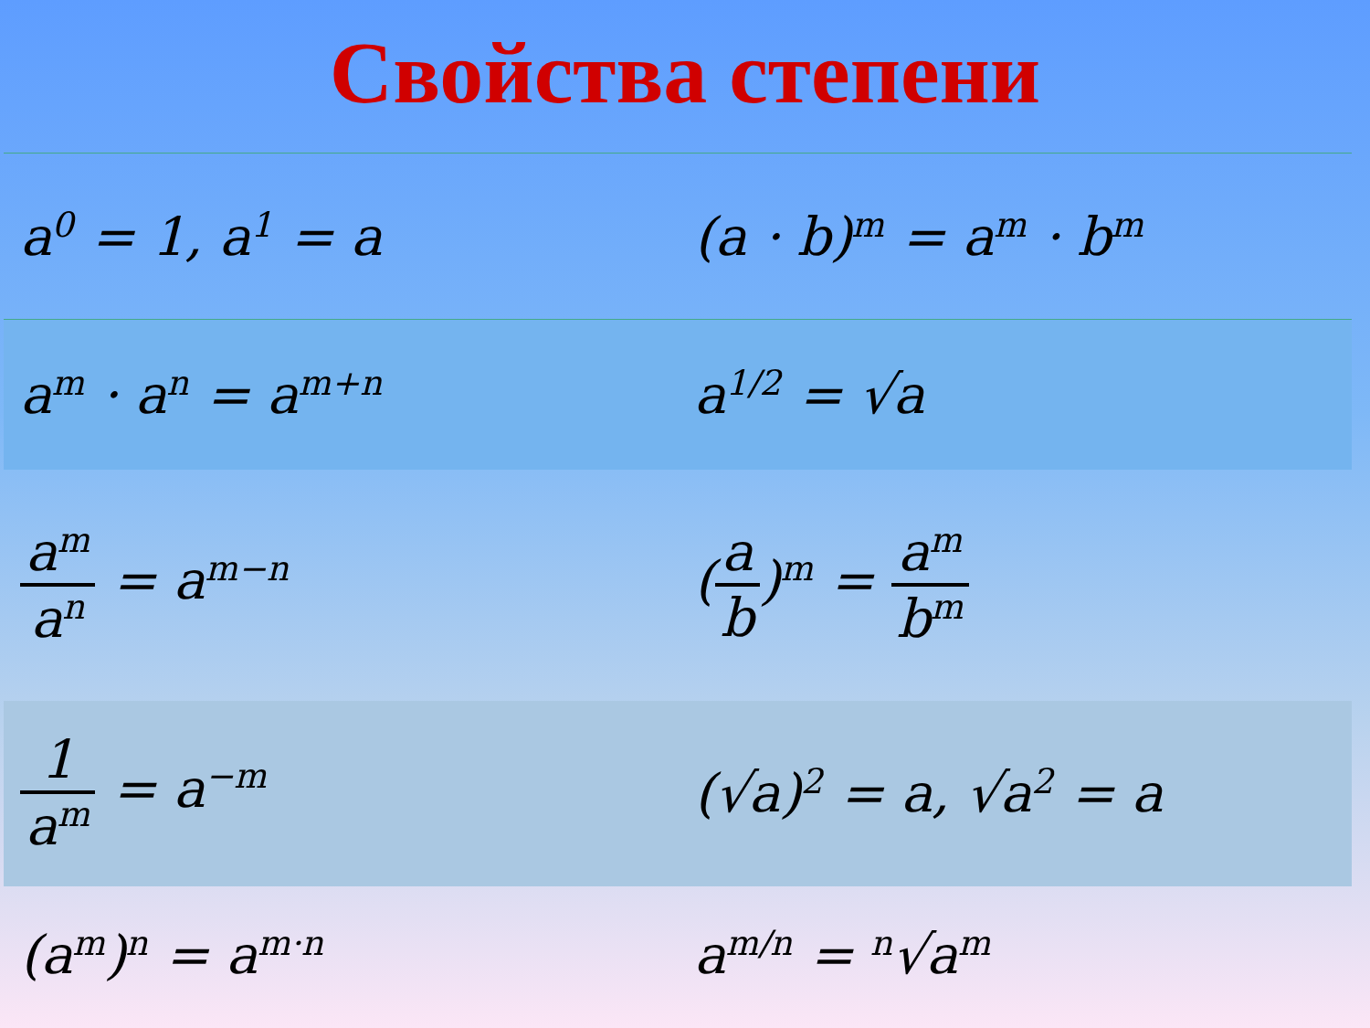Свойства степени
| a<sup>0</sup> = 1, a<sup>1</sup> = a | (a · b)<sup>m</sup> = a<sup>m</sup> · b<sup>m</sup> |
| a<sup>m</sup> · a<sup>n</sup> = a<sup>m+n</sup> | a<sup>1/2</sup> = √a |
| a<sup>m</sup> a<sup>n</sup> = a<sup>m−n</sup> | ( a b )<sup>m</sup> = a<sup>m</sup> b<sup>m</sup> |
| 1 a<sup>m</sup> = a<sup>−m</sup> | (√a)<sup>2</sup> = a, √a<sup>2</sup> = a |
| (a<sup>m</sup>)<sup>n</sup> = a<sup>m·n</sup> | a<sup>m/n</sup> = <sup>n</sup>√a<sup>m</sup> |